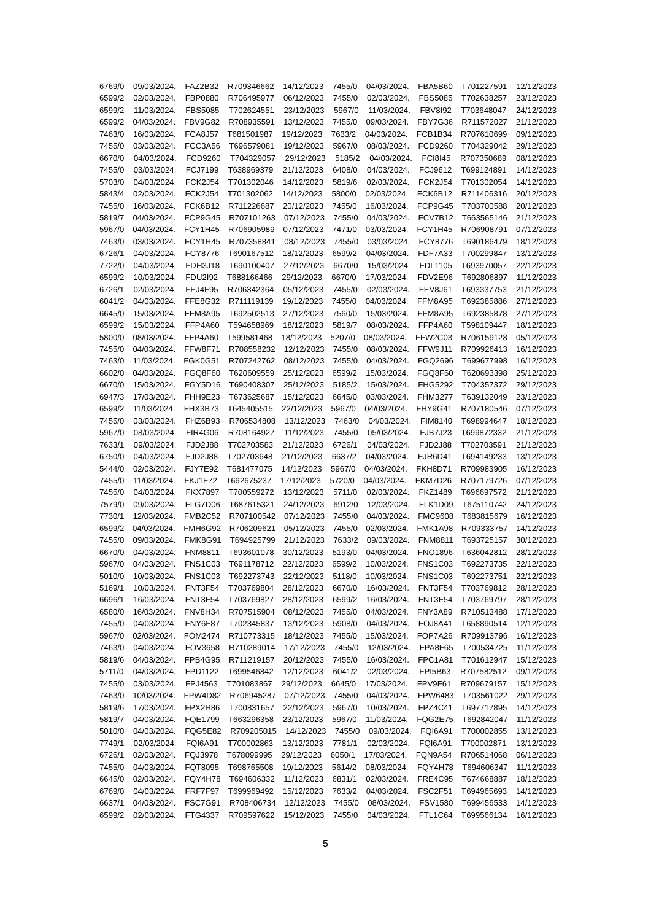6769/0 09/03/2024. FAZ2B32 R709346662 14/12/2023 7455/0 04/03/2024. FBA5B60 T701227591 12/12/2023
6599/2 02/03/2024. FBP0880 R706495977 06/12/2023 7455/0 02/03/2024. FBS5085 T702638257 23/12/2023
6599/2 11/03/2024. FBS5085 T702624551 23/12/2023 5967/0 11/03/2024. FBV8I92 T703648047 24/12/2023
6599/2 04/03/2024. FBV9G82 R708935591 13/12/2023 7455/0 09/03/2024. FBY7G36 R711572027 21/12/2023
7463/0 16/03/2024. FCA8J57 T681501987 19/12/2023 7633/2 04/03/2024. FCB1B34 R707610699 09/12/2023
7455/0 03/03/2024. FCC3A56 T696579081 19/12/2023 5967/0 08/03/2024. FCD9260 T704329042 29/12/2023
6670/0 04/03/2024. FCD9260 T704329057 29/12/2023 5185/2 04/03/2024. FCI8I45 R707350689 08/12/2023
7455/0 03/03/2024. FCJ7199 T638969379 21/12/2023 6408/0 04/03/2024. FCJ9612 T699124891 14/12/2023
5703/0 04/03/2024. FCK2J54 T701302046 14/12/2023 5819/6 02/03/2024. FCK2J54 T701302054 14/12/2023
5843/4 02/03/2024. FCK2J54 T701302062 14/12/2023 5800/0 02/03/2024. FCK6B12 R711406316 20/12/2023
7455/0 16/03/2024. FCK6B12 R711226687 20/12/2023 7455/0 16/03/2024. FCP9G45 T703700588 20/12/2023
5819/7 04/03/2024. FCP9G45 R707101263 07/12/2023 7455/0 04/03/2024. FCV7B12 T663565146 21/12/2023
5967/0 04/03/2024. FCY1H45 R706905989 07/12/2023 7471/0 03/03/2024. FCY1H45 R706908791 07/12/2023
7463/0 03/03/2024. FCY1H45 R707358841 08/12/2023 7455/0 03/03/2024. FCY8776 T690186479 18/12/2023
6726/1 04/03/2024. FCY8776 T690167512 18/12/2023 6599/2 04/03/2024. FDF7A33 T700299847 13/12/2023
7722/0 04/03/2024. FDH3J18 T690100407 27/12/2023 6670/0 15/03/2024. FDL1105 T693970057 22/12/2023
6599/2 10/03/2024. FDU2I92 T688166466 29/12/2023 6670/0 17/03/2024. FDV2E96 T692806897 11/12/2023
6726/1 02/03/2024. FEJ4F95 R706342364 05/12/2023 7455/0 02/03/2024. FEV8J61 T693337753 21/12/2023
6041/2 04/03/2024. FFE8G32 R711119139 19/12/2023 7455/0 04/03/2024. FFM8A95 T692385886 27/12/2023
6645/0 15/03/2024. FFM8A95 T692502513 27/12/2023 7560/0 15/03/2024. FFM8A95 T692385878 27/12/2023
6599/2 15/03/2024. FFP4A60 T594658969 18/12/2023 5819/7 08/03/2024. FFP4A60 T598109447 18/12/2023
5800/0 08/03/2024. FFP4A60 T599581468 18/12/2023 5207/0 08/03/2024. FFW2C03 R706159128 05/12/2023
7455/0 04/03/2024. FFW8F71 R708558232 12/12/2023 7455/0 08/03/2024. FFW9J11 R709926413 16/12/2023
7463/0 11/03/2024. FGK0G51 R707242762 08/12/2023 7455/0 04/03/2024. FGQ2696 T699677998 16/12/2023
6602/0 04/03/2024. FGQ8F60 T620609559 25/12/2023 6599/2 15/03/2024. FGQ8F60 T620693398 25/12/2023
6670/0 15/03/2024. FGY5D16 T690408307 25/12/2023 5185/2 15/03/2024. FHG5292 T704357372 29/12/2023
6947/3 17/03/2024. FHH9E23 T673625687 15/12/2023 6645/0 03/03/2024. FHM3277 T639132049 23/12/2023
6599/2 11/03/2024. FHX3B73 T645405515 22/12/2023 5967/0 04/03/2024. FHY9G41 R707180546 07/12/2023
7455/0 03/03/2024. FHZ6B93 R706534808 13/12/2023 7463/0 04/03/2024. FIM8140 T698994647 18/12/2023
5967/0 08/03/2024. FIR4G06 R708164927 11/12/2023 7455/0 05/03/2024. FJB7J23 T699872332 21/12/2023
7633/1 09/03/2024. FJD2J88 T702703583 21/12/2023 6726/1 04/03/2024. FJD2J88 T702703591 21/12/2023
6750/0 04/03/2024. FJD2J88 T702703648 21/12/2023 6637/2 04/03/2024. FJR6D41 T694149233 13/12/2023
5444/0 02/03/2024. FJY7E92 T681477075 14/12/2023 5967/0 04/03/2024. FKH8D71 R709983905 16/12/2023
7455/0 11/03/2024. FKJ1F72 T692675237 17/12/2023 5720/0 04/03/2024. FKM7D26 R707179726 07/12/2023
7455/0 04/03/2024. FKX7897 T700559272 13/12/2023 5711/0 02/03/2024. FKZ1489 T696697572 21/12/2023
7579/0 09/03/2024. FLG7D06 T687615321 24/12/2023 6912/0 12/03/2024. FLK1D09 T675110742 24/12/2023
7730/1 12/03/2024. FMB2C52 R707100542 07/12/2023 7455/0 04/03/2024. FMC9608 T683815679 16/12/2023
6599/2 04/03/2024. FMH6G92 R706209621 05/12/2023 7455/0 02/03/2024. FMK1A98 R709333757 14/12/2023
7455/0 09/03/2024. FMK8G91 T694925799 21/12/2023 7633/2 09/03/2024. FNM8811 T693725157 30/12/2023
6670/0 04/03/2024. FNM8811 T693601078 30/12/2023 5193/0 04/03/2024. FNO1896 T636042812 28/12/2023
5967/0 04/03/2024. FNS1C03 T691178712 22/12/2023 6599/2 10/03/2024. FNS1C03 T692273735 22/12/2023
5010/0 10/03/2024. FNS1C03 T692273743 22/12/2023 5118/0 10/03/2024. FNS1C03 T692273751 22/12/2023
5169/1 10/03/2024. FNT3F54 T703769804 28/12/2023 6670/0 16/03/2024. FNT3F54 T703769812 28/12/2023
6696/1 16/03/2024. FNT3F54 T703769827 28/12/2023 6599/2 16/03/2024. FNT3F54 T703769797 28/12/2023
6580/0 16/03/2024. FNV8H34 R707515904 08/12/2023 7455/0 04/03/2024. FNY3A89 R710513488 17/12/2023
7455/0 04/03/2024. FNY6F87 T702345837 13/12/2023 5908/0 04/03/2024. FOJ8A41 T658890514 12/12/2023
5967/0 02/03/2024. FOM2474 R710773315 18/12/2023 7455/0 15/03/2024. FOP7A26 R709913796 16/12/2023
7463/0 04/03/2024. FOV3658 R710289014 17/12/2023 7455/0 12/03/2024. FPA8F65 T700534725 11/12/2023
5819/6 04/03/2024. FPB4G95 R711219157 20/12/2023 7455/0 16/03/2024. FPC1A81 T701612947 15/12/2023
5711/0 04/03/2024. FPD1122 T699546842 12/12/2023 6041/2 02/03/2024. FPI5B63 R707582512 09/12/2023
7455/0 03/03/2024. FPJ4563 T701083867 29/12/2023 6645/0 17/03/2024. FPV9F61 R709679157 15/12/2023
7463/0 10/03/2024. FPW4D82 R706945287 07/12/2023 7455/0 04/03/2024. FPW6483 T703561022 29/12/2023
5819/6 17/03/2024. FPX2H86 T700831657 22/12/2023 5967/0 10/03/2024. FPZ4C41 T697717895 14/12/2023
5819/7 04/03/2024. FQE1799 T663296358 23/12/2023 5967/0 11/03/2024. FQG2E75 T692842047 11/12/2023
5010/0 04/03/2024. FQG5E82 R709205015 14/12/2023 7455/0 09/03/2024. FQI6A91 T700002855 13/12/2023
7749/1 02/03/2024. FQI6A91 T700002863 13/12/2023 7781/1 02/03/2024. FQI6A91 T700002871 13/12/2023
6726/1 02/03/2024. FQJ3978 T678099995 29/12/2023 6050/1 17/03/2024. FQN9A54 R706514068 06/12/2023
7455/0 04/03/2024. FQT8095 T698765508 19/12/2023 5614/2 08/03/2024. FQY4H78 T694606347 11/12/2023
6645/0 02/03/2024. FQY4H78 T694606332 11/12/2023 6831/1 02/03/2024. FRE4C95 T674668887 18/12/2023
6769/0 04/03/2024. FRF7F97 T699969492 15/12/2023 7633/2 04/03/2024. FSC2F51 T694965693 14/12/2023
6637/1 04/03/2024. FSC7G91 R708406734 12/12/2023 7455/0 08/03/2024. FSV1580 T699456533 14/12/2023
6599/2 02/03/2024. FTG4337 R709597622 15/12/2023 7455/0 04/03/2024. FTL1C64 T699566134 16/12/2023
5